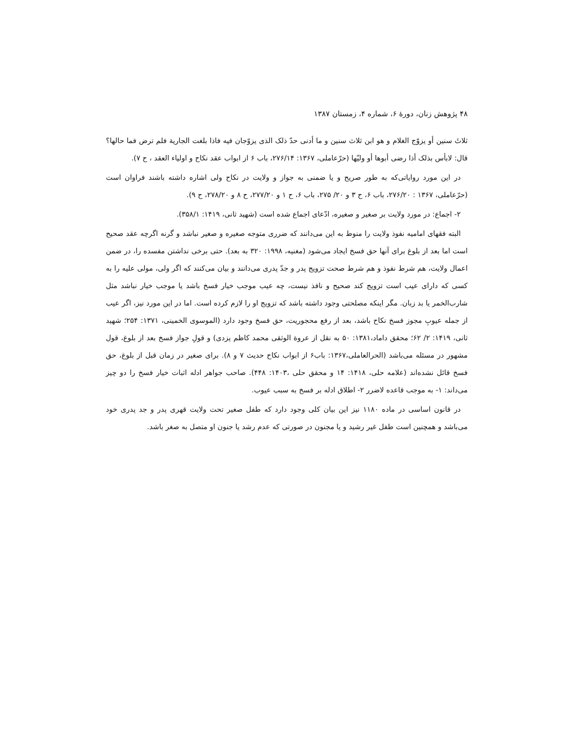۴۸ پژوهش زنان، دورهٔ ۶، شماره ۴، زمستان ۱۳۸۷
ثلاثَ سنين أو يزوّج الغلام و هو ابن ثلاث سنين و ما أدنى حدّ ذلک الذی يزوّجان فيه فاذا بلغت الجارية فلم ترض فما حالها؟ قال: لابأس بذلک أذا رضی أبوها أو وليّها (حرّعاملی، ۱۳۶۷: ۲۷۶/۱۴، باب ۶ از ابواب عقد نکاح و اولياء العقد ، ح ۷).
در اين مورد رواياتی‌که به طور صريح و يا ضمنی به جواز و ولايت در نکاح ولی اشاره داشته باشند فراوان است (حرّعاملی، ۱۳۶۷ : ۲۷۶/۲۰، باب ۶، ح ۳ و ۲۰/ ۲۷۵، باب ۶، ح ۱ و ۲۷۷/۲۰، ح ۸ و ۲۷۸/۲۰، ح ۹).
۲- اجماع: در مورد ولايت بر صغير و صغيره، ادّعای اجماع شده است (شهيد ثانی، ۱۴۱۹: ۳۵۸/۱).
البته فقهای اماميه نفوذ ولايت را منوط به اين می‌دانند که ضرری متوجه صغيره و صغير نباشد و گرنه اگرچه عقد صحيح است اما بعد از بلوغ برای آنها حق فسخ ايجاد می‌شود (مغنيه، ۱۹۹۸: ۳۲۰ به بعد). حتی برخی نداشتن مفسده را، در ضمن اعمال ولايت، هم شرط نفوذ و هم شرط صحت تزويج پدر و جدّ پدری می‌دانند و بيان می‌کنند که اگر ولی، مولی عليه را به کسی که دارای عيب است تزويج کند صحيح و نافذ نيست، چه عيب موجب خيار فسخ باشد يا موجب خيار نباشد مثل شارب‌الخمر يا بد زبان. مگر اينکه مصلحتی وجود داشته باشد که تزويج او را لازم کرده است. اما در اين مورد نيز، اگر عيب از جمله عيوبِ مجوز فسخ نکاح باشد، بعد از رفع محجوريت، حق فسخ وجود دارد (الموسوی الخمينی، ۱۳۷۱: ۲۵۴؛ شهيد ثانی، ۱۴۱۹: ۲/ ۶۲؛ محقق داماد،۱۳۸۱: ۵۰ به نقل از عروة الوثقی محمد کاظم يزدی) و قولِ جواز فسخ بعد از بلوغ، قول مشهور در مسئله می‌باشد (الحرالعاملی،۱۳۶۷: باب۶ از ابواب نکاح حديث ۷ و ۸). برای صغير در زمان قبل از بلوغ، حق فسخ قائل نشده‌اند (علامه حلی، ۱۴۱۸: ۱۴ و محقق حلی ،۱۴۰۳: ۴۴۸). صاحب جواهر ادله اثبات خيار فسخ را دو چيز می‌داند: ۱- به موجب قاعده لاضرر ۲- اطلاق ادله بر فسخ به سبب عيوب.
در قانون اساسی در ماده ۱۱۸۰ نيز اين بيان کلی وجود دارد که طفل صغير تحت ولايت قهری پدر و جد پدری خود می‌باشد و همچنين است طفل غير رشيد و يا مجنون در صورتی که عدم رشد يا جنون او متصل به صغر باشد.